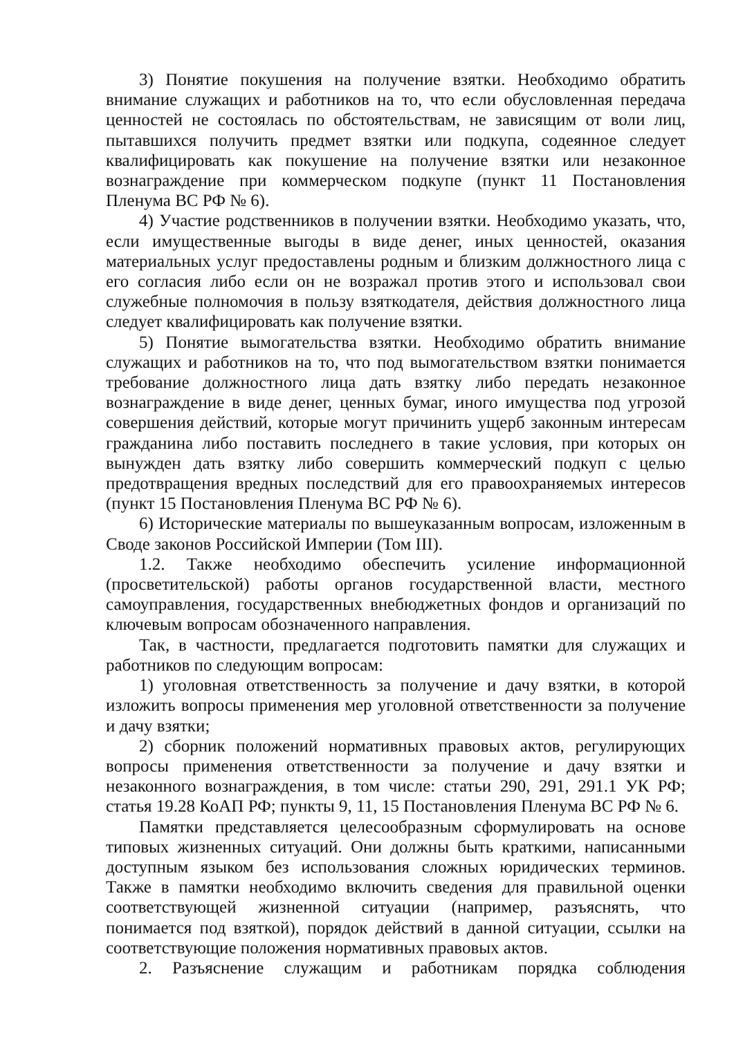3) Понятие покушения на получение взятки. Необходимо обратить внимание служащих и работников на то, что если обусловленная передача ценностей не состоялась по обстоятельствам, не зависящим от воли лиц, пытавшихся получить предмет взятки или подкупа, содеянное следует квалифицировать как покушение на получение взятки или незаконное вознаграждение при коммерческом подкупе (пункт 11 Постановления Пленума ВС РФ № 6).
4) Участие родственников в получении взятки. Необходимо указать, что, если имущественные выгоды в виде денег, иных ценностей, оказания материальных услуг предоставлены родным и близким должностного лица с его согласия либо если он не возражал против этого и использовал свои служебные полномочия в пользу взяткодателя, действия должностного лица следует квалифицировать как получение взятки.
5) Понятие вымогательства взятки. Необходимо обратить внимание служащих и работников на то, что под вымогательством взятки понимается требование должностного лица дать взятку либо передать незаконное вознаграждение в виде денег, ценных бумаг, иного имущества под угрозой совершения действий, которые могут причинить ущерб законным интересам гражданина либо поставить последнего в такие условия, при которых он вынужден дать взятку либо совершить коммерческий подкуп с целью предотвращения вредных последствий для его правоохраняемых интересов (пункт 15 Постановления Пленума ВС РФ № 6).
6) Исторические материалы по вышеуказанным вопросам, изложенным в Своде законов Российской Империи (Том III).
1.2. Также необходимо обеспечить усиление информационной (просветительской) работы органов государственной власти, местного самоуправления, государственных внебюджетных фондов и организаций по ключевым вопросам обозначенного направления.
Так, в частности, предлагается подготовить памятки для служащих и работников по следующим вопросам:
1) уголовная ответственность за получение и дачу взятки, в которой изложить вопросы применения мер уголовной ответственности за получение и дачу взятки;
2) сборник положений нормативных правовых актов, регулирующих вопросы применения ответственности за получение и дачу взятки и незаконного вознаграждения, в том числе: статьи 290, 291, 291.1 УК РФ; статья 19.28 КоАП РФ; пункты 9, 11, 15 Постановления Пленума ВС РФ № 6.
Памятки представляется целесообразным сформулировать на основе типовых жизненных ситуаций. Они должны быть краткими, написанными доступным языком без использования сложных юридических терминов. Также в памятки необходимо включить сведения для правильной оценки соответствующей жизненной ситуации (например, разъяснять, что понимается под взяткой), порядок действий в данной ситуации, ссылки на соответствующие положения нормативных правовых актов.
2. Разъяснение служащим и работникам порядка соблюдения